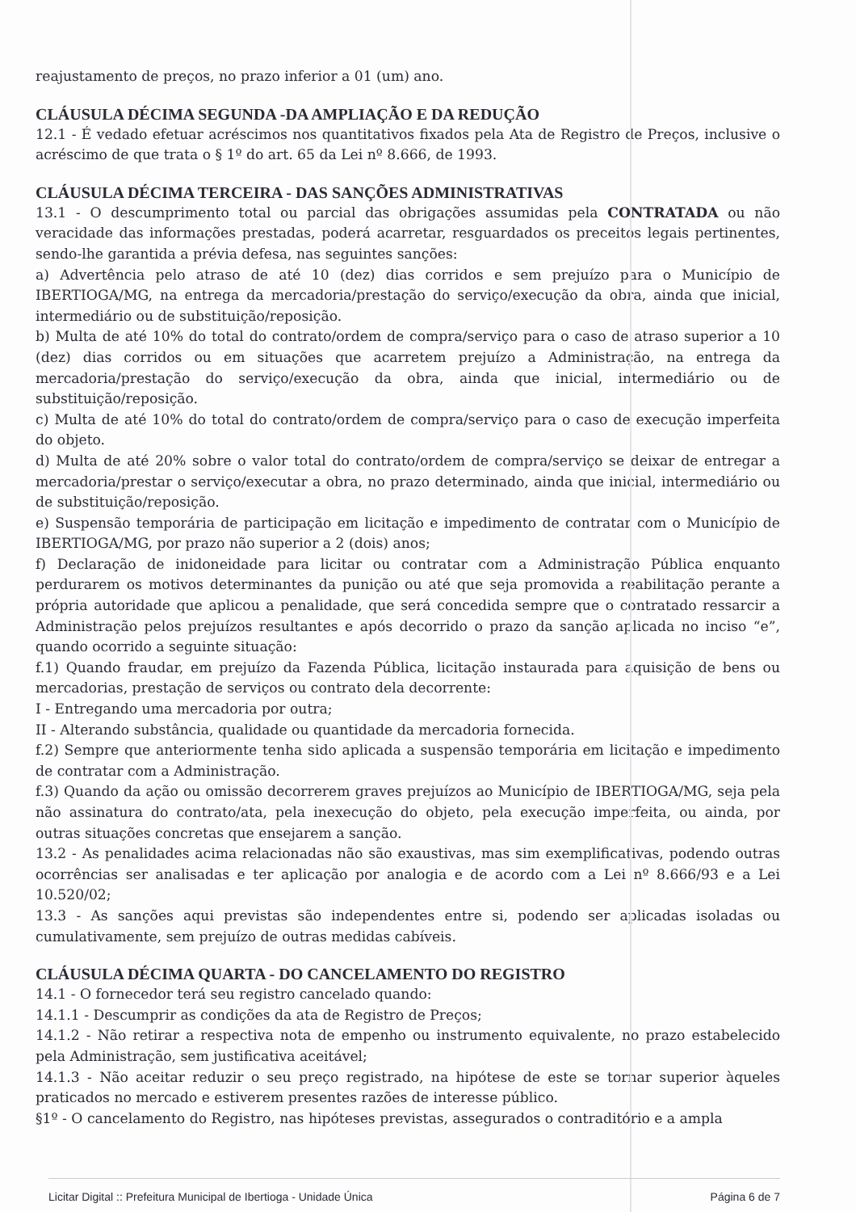reajustamento de preços, no prazo inferior a 01 (um) ano.
CLÁUSULA DÉCIMA SEGUNDA -DA AMPLIAÇÃO E DA REDUÇÃO
12.1 - É vedado efetuar acréscimos nos quantitativos fixados pela Ata de Registro de Preços, inclusive o acréscimo de que trata o § 1º do art. 65 da Lei nº 8.666, de 1993.
CLÁUSULA DÉCIMA TERCEIRA - DAS SANÇÕES ADMINISTRATIVAS
13.1 - O descumprimento total ou parcial das obrigações assumidas pela CONTRATADA ou não veracidade das informações prestadas, poderá acarretar, resguardados os preceitos legais pertinentes, sendo-lhe garantida a prévia defesa, nas seguintes sanções:
a) Advertência pelo atraso de até 10 (dez) dias corridos e sem prejuízo para o Município de IBERTIOGA/MG, na entrega da mercadoria/prestação do serviço/execução da obra, ainda que inicial, intermediário ou de substituição/reposição.
b) Multa de até 10% do total do contrato/ordem de compra/serviço para o caso de atraso superior a 10 (dez) dias corridos ou em situações que acarretem prejuízo a Administração, na entrega da mercadoria/prestação do serviço/execução da obra, ainda que inicial, intermediário ou de substituição/reposição.
c) Multa de até 10% do total do contrato/ordem de compra/serviço para o caso de execução imperfeita do objeto.
d) Multa de até 20% sobre o valor total do contrato/ordem de compra/serviço se deixar de entregar a mercadoria/prestar o serviço/executar a obra, no prazo determinado, ainda que inicial, intermediário ou de substituição/reposição.
e) Suspensão temporária de participação em licitação e impedimento de contratar com o Município de IBERTIOGA/MG, por prazo não superior a 2 (dois) anos;
f) Declaração de inidoneidade para licitar ou contratar com a Administração Pública enquanto perdurarem os motivos determinantes da punição ou até que seja promovida a reabilitação perante a própria autoridade que aplicou a penalidade, que será concedida sempre que o contratado ressarcir a Administração pelos prejuízos resultantes e após decorrido o prazo da sanção aplicada no inciso “e”, quando ocorrido a seguinte situação:
f.1) Quando fraudar, em prejuízo da Fazenda Pública, licitação instaurada para aquisição de bens ou mercadorias, prestação de serviços ou contrato dela decorrente:
I - Entregando uma mercadoria por outra;
II - Alterando substância, qualidade ou quantidade da mercadoria fornecida.
f.2) Sempre que anteriormente tenha sido aplicada a suspensão temporária em licitação e impedimento de contratar com a Administração.
f.3) Quando da ação ou omissão decorrerem graves prejuízos ao Município de IBERTIOGA/MG, seja pela não assinatura do contrato/ata, pela inexecução do objeto, pela execução imperfeita, ou ainda, por outras situações concretas que ensejarem a sanção.
13.2 - As penalidades acima relacionadas não são exaustivas, mas sim exemplificativas, podendo outras ocorrências ser analisadas e ter aplicação por analogia e de acordo com a Lei nº 8.666/93 e a Lei 10.520/02;
13.3 - As sanções aqui previstas são independentes entre si, podendo ser aplicadas isoladas ou cumulativamente, sem prejuízo de outras medidas cabíveis.
CLÁUSULA DÉCIMA QUARTA - DO CANCELAMENTO DO REGISTRO
14.1 - O fornecedor terá seu registro cancelado quando:
14.1.1 - Descumprir as condições da ata de Registro de Preços;
14.1.2 - Não retirar a respectiva nota de empenho ou instrumento equivalente, no prazo estabelecido pela Administração, sem justificativa aceitável;
14.1.3 - Não aceitar reduzir o seu preço registrado, na hipótese de este se tornar superior àqueles praticados no mercado e estiverem presentes razões de interesse público.
§1º - O cancelamento do Registro, nas hipóteses previstas, assegurados o contraditório e a ampla
Licitar Digital :: Prefeitura Municipal de Ibertioga - Unidade Única Página 6 de 7